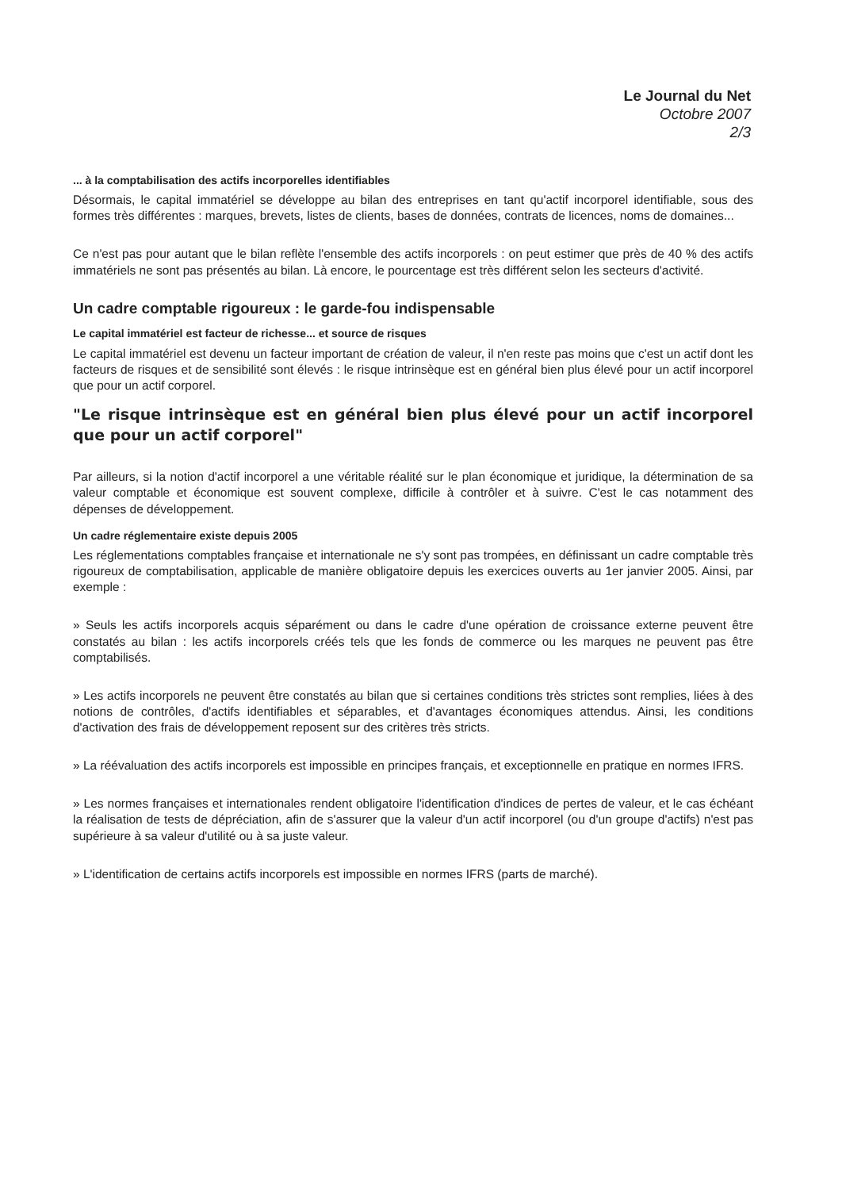Le Journal du Net
Octobre 2007
2/3
... à la comptabilisation des actifs incorporelles identifiables
Désormais, le capital immatériel se développe au bilan des entreprises en tant qu'actif incorporel identifiable, sous des formes très différentes : marques, brevets, listes de clients, bases de données, contrats de licences, noms de domaines...
Ce n'est pas pour autant que le bilan reflète l'ensemble des actifs incorporels : on peut estimer que près de 40 % des actifs immatériels ne sont pas présentés au bilan. Là encore, le pourcentage est très différent selon les secteurs d'activité.
Un cadre comptable rigoureux : le garde-fou indispensable
Le capital immatériel est facteur de richesse... et source de risques
Le capital immatériel est devenu un facteur important de création de valeur, il n'en reste pas moins que c'est un actif dont les facteurs de risques et de sensibilité sont élevés : le risque intrinsèque est en général bien plus élevé pour un actif incorporel que pour un actif corporel.
"Le risque intrinsèque est en général bien plus élevé pour un actif incorporel que pour un actif corporel"
Par ailleurs, si la notion d'actif incorporel a une véritable réalité sur le plan économique et juridique, la détermination de sa valeur comptable et économique est souvent complexe, difficile à contrôler et à suivre. C'est le cas notamment des dépenses de développement.
Un cadre réglementaire existe depuis 2005
Les réglementations comptables française et internationale ne s'y sont pas trompées, en définissant un cadre comptable très rigoureux de comptabilisation, applicable de manière obligatoire depuis les exercices ouverts au 1er janvier 2005. Ainsi, par exemple :
» Seuls les actifs incorporels acquis séparément ou dans le cadre d'une opération de croissance externe peuvent être constatés au bilan : les actifs incorporels créés tels que les fonds de commerce ou les marques ne peuvent pas être comptabilisés.
» Les actifs incorporels ne peuvent être constatés au bilan que si certaines conditions très strictes sont remplies, liées à des notions de contrôles, d'actifs identifiables et séparables, et d'avantages économiques attendus. Ainsi, les conditions d'activation des frais de développement reposent sur des critères très stricts.
» La réévaluation des actifs incorporels est impossible en principes français, et exceptionnelle en pratique en normes IFRS.
» Les normes françaises et internationales rendent obligatoire l'identification d'indices de pertes de valeur, et le cas échéant la réalisation de tests de dépréciation, afin de s'assurer que la valeur d'un actif incorporel (ou d'un groupe d'actifs) n'est pas supérieure à sa valeur d'utilité ou à sa juste valeur.
» L'identification de certains actifs incorporels est impossible en normes IFRS (parts de marché).